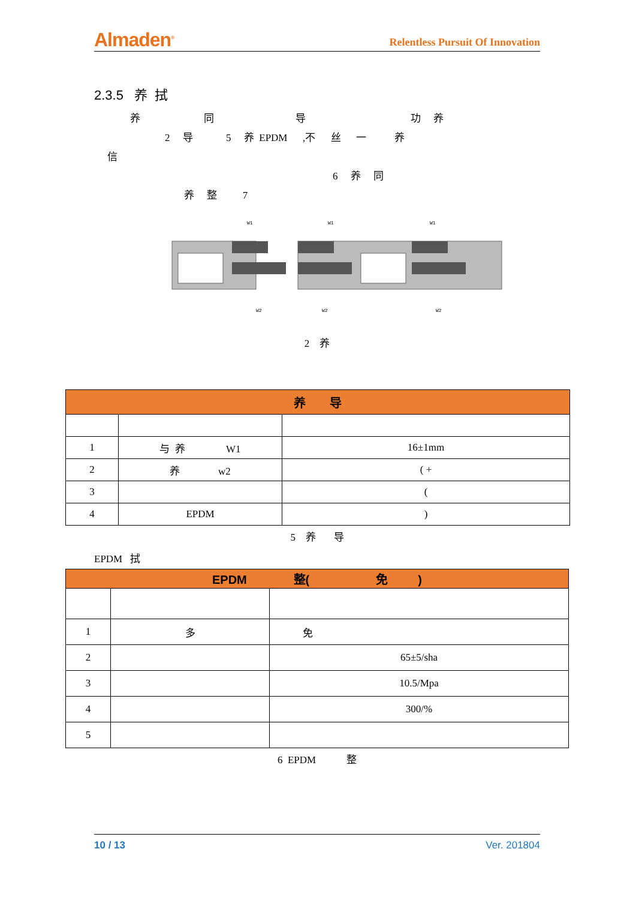Almaden<sup>®</sup> Relentless Pursuit Of Innovation
2.3.5 养 拭
养 同 导 功 养
2 导 5 养 EPDM ,不 丝 一 养
信
6 养 同
养 整 7
W1
W2
W1
W2
W1
W2
2 养
| 养 导 | | |
| --- | --- | --- |
| 1 | 与 养 W1 | 16±1mm |
| 2 | 养 w2 | ( + |
| 3 | | ( |
| 4 | EPDM | ) |
5 养 导
EPDM 拭
| EPDM 整( 免 ) | | |
| --- | --- | --- |
| 1 | 多 | 免 |
| 2 | | 65±5/sha |
| 3 | | 10.5/Mpa |
| 4 | | 300/% |
| 5 | | |
6 EPDM 整
10 / 13 Ver. 201804